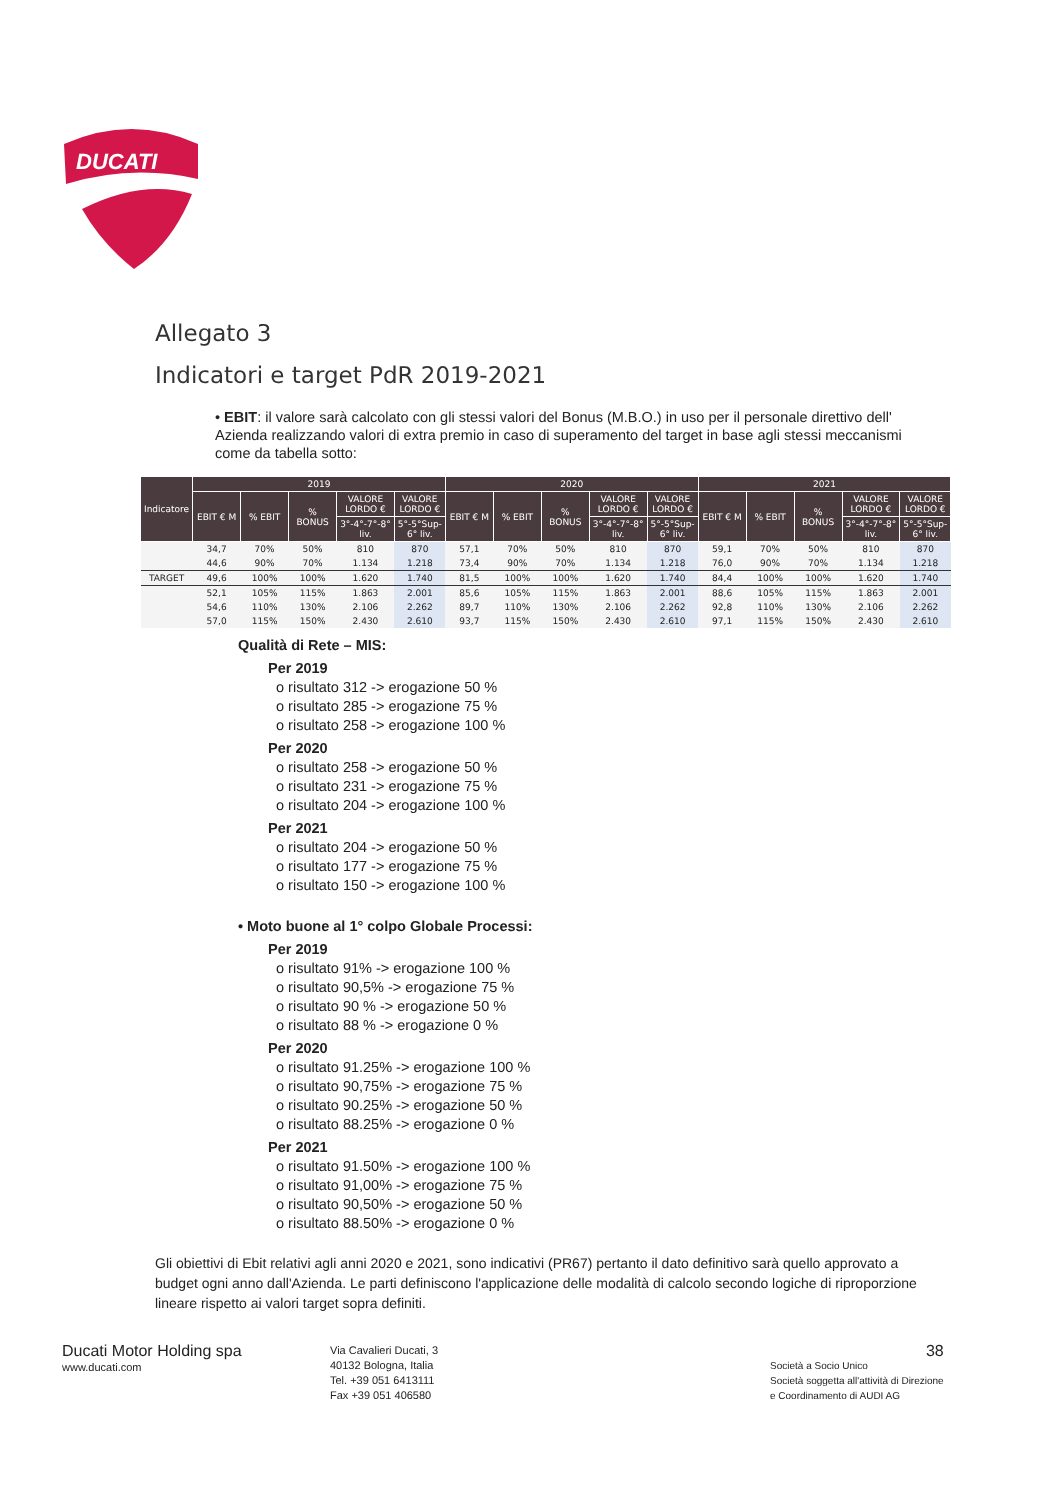DUCATI
Allegato 3
Indicatori e target PdR 2019-2021
• EBIT: il valore sarà calcolato con gli stessi valori del Bonus (M.B.O.) in uso per il personale direttivo dell' Azienda realizzando valori di extra premio in caso di superamento del target in base agli stessi meccanismi come da tabella sotto:
| Indicatore | 2019 | | | | | 2020 | | | | | 2021 | | | | |
| --- | --- | --- | --- | --- | --- | --- | --- | --- | --- | --- | --- | --- | --- | --- | --- |
| | EBIT € M | % EBIT | % BONUS | VALORE LORDO € | VALORE LORDO € | EBIT € M | % EBIT | % BONUS | VALORE LORDO € | VALORE LORDO € | EBIT € M | % EBIT | % BONUS | VALORE LORDO € | VALORE LORDO € |
| | | | | 3°-4°-7°-8° liv. | 5°-5°Sup-6° liv. | | | | 3°-4°-7°-8° liv. | 5°-5°Sup-6° liv. | | | | 3°-4°-7°-8° liv. | 5°-5°Sup-6° liv. |
| | 34,7 | 70% | 50% | 810 | 870 | 57,1 | 70% | 50% | 810 | 870 | 59,1 | 70% | 50% | 810 | 870 |
| | 44,6 | 90% | 70% | 1.134 | 1.218 | 73,4 | 90% | 70% | 1.134 | 1.218 | 76,0 | 90% | 70% | 1.134 | 1.218 |
| TARGET | 49,6 | 100% | 100% | 1.620 | 1.740 | 81,5 | 100% | 100% | 1.620 | 1.740 | 84,4 | 100% | 100% | 1.620 | 1.740 |
| | 52,1 | 105% | 115% | 1.863 | 2.001 | 85,6 | 105% | 115% | 1.863 | 2.001 | 88,6 | 105% | 115% | 1.863 | 2.001 |
| | 54,6 | 110% | 130% | 2.106 | 2.262 | 89,7 | 110% | 130% | 2.106 | 2.262 | 92,8 | 110% | 130% | 2.106 | 2.262 |
| | 57,0 | 115% | 150% | 2.430 | 2.610 | 93,7 | 115% | 150% | 2.430 | 2.610 | 97,1 | 115% | 150% | 2.430 | 2.610 |
Qualità di Rete – MIS:
Per 2019
o risultato 312 -> erogazione 50 %
o risultato 285 -> erogazione 75 %
o risultato 258 -> erogazione 100 %
Per 2020
o risultato 258 -> erogazione 50 %
o risultato 231 -> erogazione 75 %
o risultato 204 -> erogazione 100 %
Per 2021
o risultato 204 -> erogazione 50 %
o risultato 177 -> erogazione 75 %
o risultato 150 -> erogazione 100 %
• Moto buone al 1° colpo Globale Processi:
Per 2019
o risultato 91% -> erogazione 100 %
o risultato 90,5% -> erogazione 75 %
o risultato 90 % -> erogazione 50 %
o risultato 88 % -> erogazione 0 %
Per 2020
o risultato 91.25% -> erogazione 100 %
o risultato 90,75% -> erogazione 75 %
o risultato 90.25% -> erogazione 50 %
o risultato 88.25% -> erogazione 0 %
Per 2021
o risultato 91.50% -> erogazione 100 %
o risultato 91,00% -> erogazione 75 %
o risultato 90,50% -> erogazione 50 %
o risultato 88.50% -> erogazione 0 %
Gli obiettivi di Ebit relativi agli anni 2020 e 2021, sono indicativi (PR67) pertanto il dato definitivo sarà quello approvato a budget ogni anno dall'Azienda. Le parti definiscono l'applicazione delle modalità di calcolo secondo logiche di riproporzione lineare rispetto ai valori target sopra definiti.
Ducati Motor Holding spa
www.ducati.com
Via Cavalieri Ducati, 3
40132 Bologna, Italia
Tel. +39 051 6413111
Fax +39 051 406580
38
Società a Socio Unico
Società soggetta all'attività di Direzione
e Coordinamento di AUDI AG